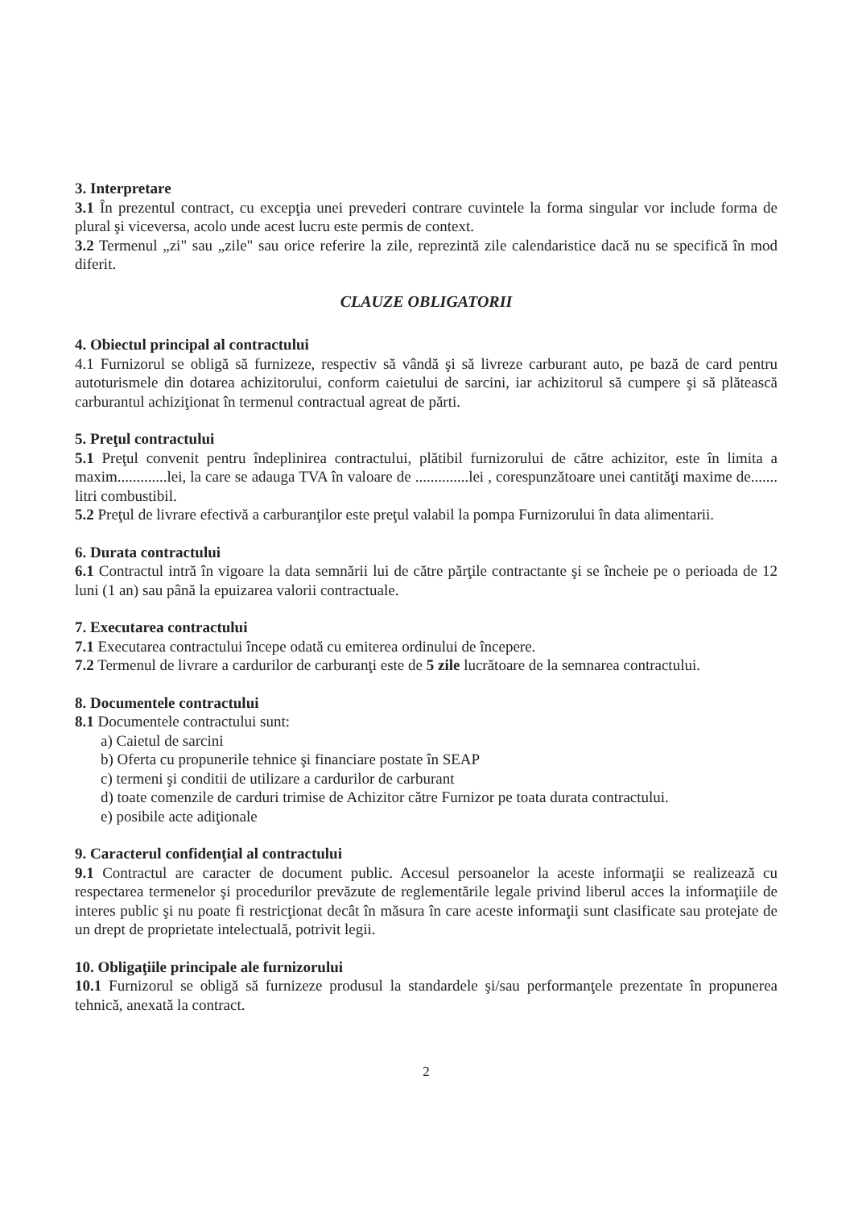3. Interpretare
3.1 În prezentul contract, cu excepţia unei prevederi contrare cuvintele la forma singular vor include forma de plural şi viceversa, acolo unde acest lucru este permis de context.
3.2 Termenul „zi" sau „zile" sau orice referire la zile, reprezintă zile calendaristice dacă nu se specifică în mod diferit.
CLAUZE OBLIGATORII
4. Obiectul principal al contractului
4.1 Furnizorul se obligă să furnizeze, respectiv să vândă şi să livreze carburant auto, pe bază de card pentru autoturismele din dotarea achizitorului, conform caietului de sarcini, iar achizitorul să cumpere şi să plătească carburantul achiziţionat în termenul contractual agreat de părti.
5. Preţul contractului
5.1 Preţul convenit pentru îndeplinirea contractului, plătibil furnizorului de către achizitor, este în limita a maxim.............lei, la care se adauga TVA în valoare de ..............lei , corespunzătoare unei cantităţi maxime de....... litri combustibil.
5.2 Preţul de livrare efectivă a carburanţilor este preţul valabil la pompa Furnizorului în data alimentarii.
6. Durata contractului
6.1 Contractul intră în vigoare la data semnării lui de către părţile contractante şi se încheie pe o perioada de 12 luni (1 an) sau până la epuizarea valorii contractuale.
7. Executarea contractului
7.1 Executarea contractului începe odată cu emiterea ordinului de începere.
7.2 Termenul de livrare a cardurilor de carburanţi este de 5 zile lucrătoare de la semnarea contractului.
8. Documentele contractului
8.1 Documentele contractului sunt:
a) Caietul de sarcini
b) Oferta cu propunerile tehnice şi financiare postate în SEAP
c) termeni şi conditii de utilizare a cardurilor de carburant
d) toate comenzile de carduri trimise de Achizitor către Furnizor pe toata durata contractului.
e) posibile acte adiţionale
9. Caracterul confidenţial al contractului
9.1 Contractul are caracter de document public. Accesul persoanelor la aceste informaţii se realizează cu respectarea termenelor şi procedurilor prevăzute de reglementările legale privind liberul acces la informaţiile de interes public şi nu poate fi restricţionat decât în măsura în care aceste informaţii sunt clasificate sau protejate de un drept de proprietate intelectuală, potrivit legii.
10. Obligaţiile principale ale furnizorului
10.1 Furnizorul se obligă să furnizeze produsul la standardele şi/sau performanţele prezentate în propunerea tehnică, anexată la contract.
2